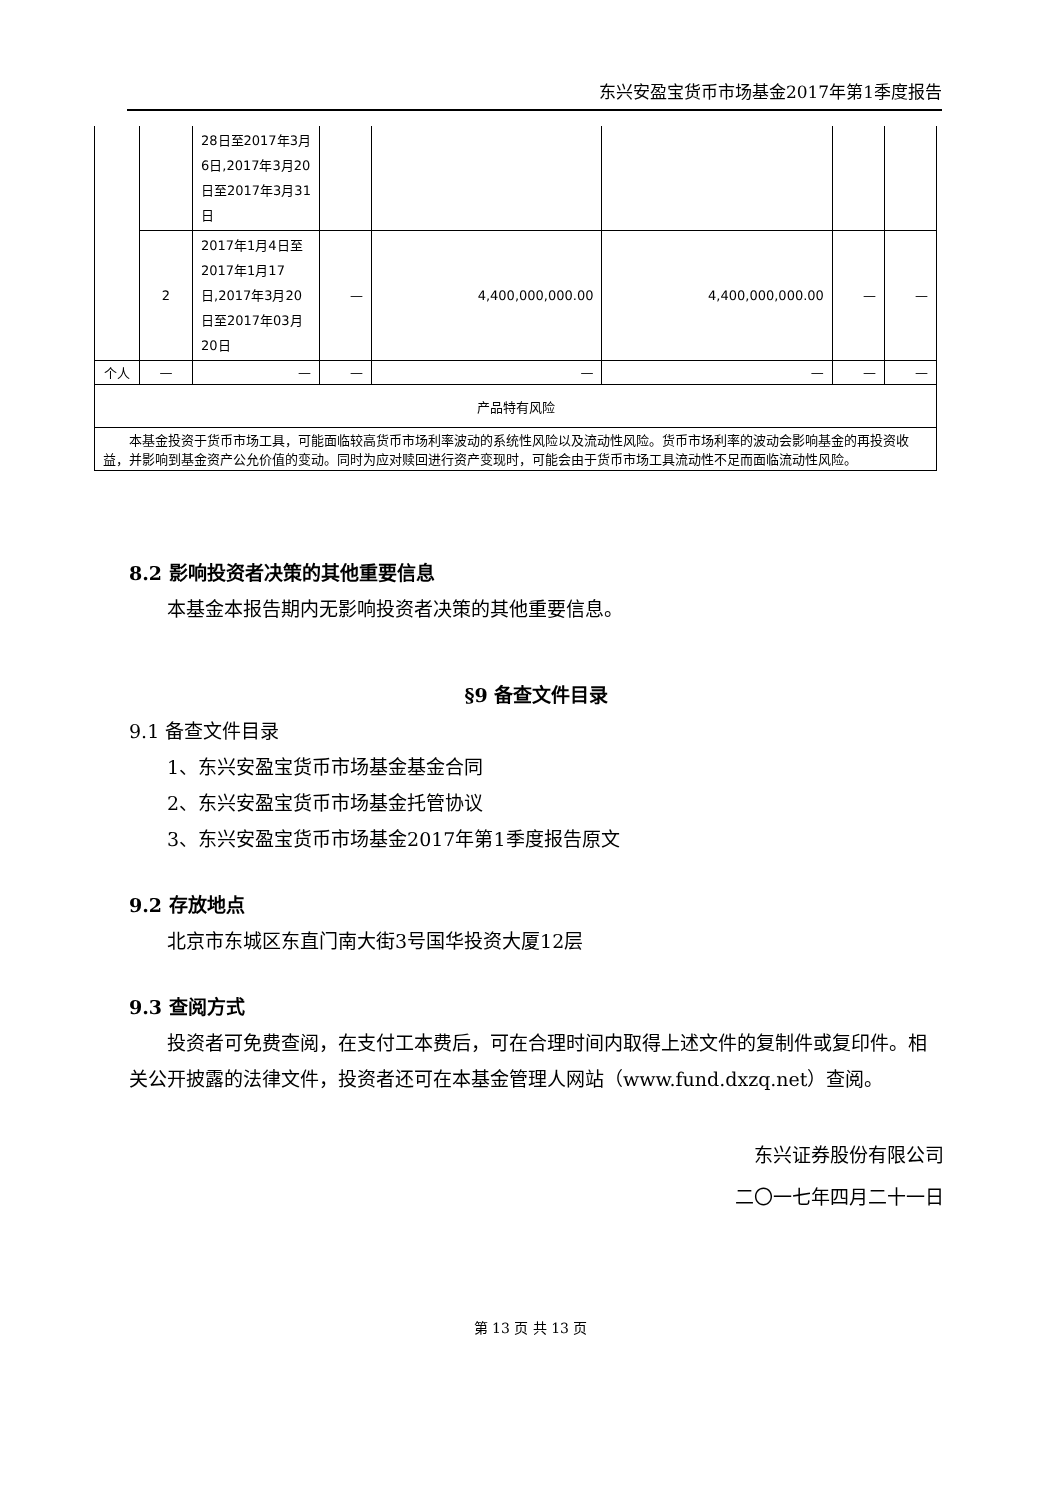东兴安盈宝货币市场基金2017年第1季度报告
| | | 28日至2017年3月6日,2017年3月20日至2017年3月31日 | | | | | |
| | 2 | 2017年1月4日至2017年1月17日,2017年3月20日至2017年03月20日 | — | 4,400,000,000.00 | 4,400,000,000.00 | — | — |
| 个人 | — | — | — | — | — | — | — |
| 产品特有风险 | | | | | | | |
| 本基金投资于货币市场工具，可能面临较高货币市场利率波动的系统性风险以及流动性风险。货币市场利率的波动会影响基金的再投资收益，并影响到基金资产公允价值的变动。同时为应对赎回进行资产变现时，可能会由于货币市场工具流动性不足而面临流动性风险。 | | | | | | | |
8.2 影响投资者决策的其他重要信息
  本基金本报告期内无影响投资者决策的其他重要信息。
§9 备查文件目录
9.1 备查文件目录
  1、东兴安盈宝货币市场基金基金合同
  2、东兴安盈宝货币市场基金托管协议
  3、东兴安盈宝货币市场基金2017年第1季度报告原文
9.2 存放地点
  北京市东城区东直门南大街3号国华投资大厦12层
9.3 查阅方式
  投资者可免费查阅，在支付工本费后，可在合理时间内取得上述文件的复制件或复印件。相关公开披露的法律文件，投资者还可在本基金管理人网站（www.fund.dxzq.net）查阅。
东兴证券股份有限公司
二〇一七年四月二十一日
第 13 页 共 13 页